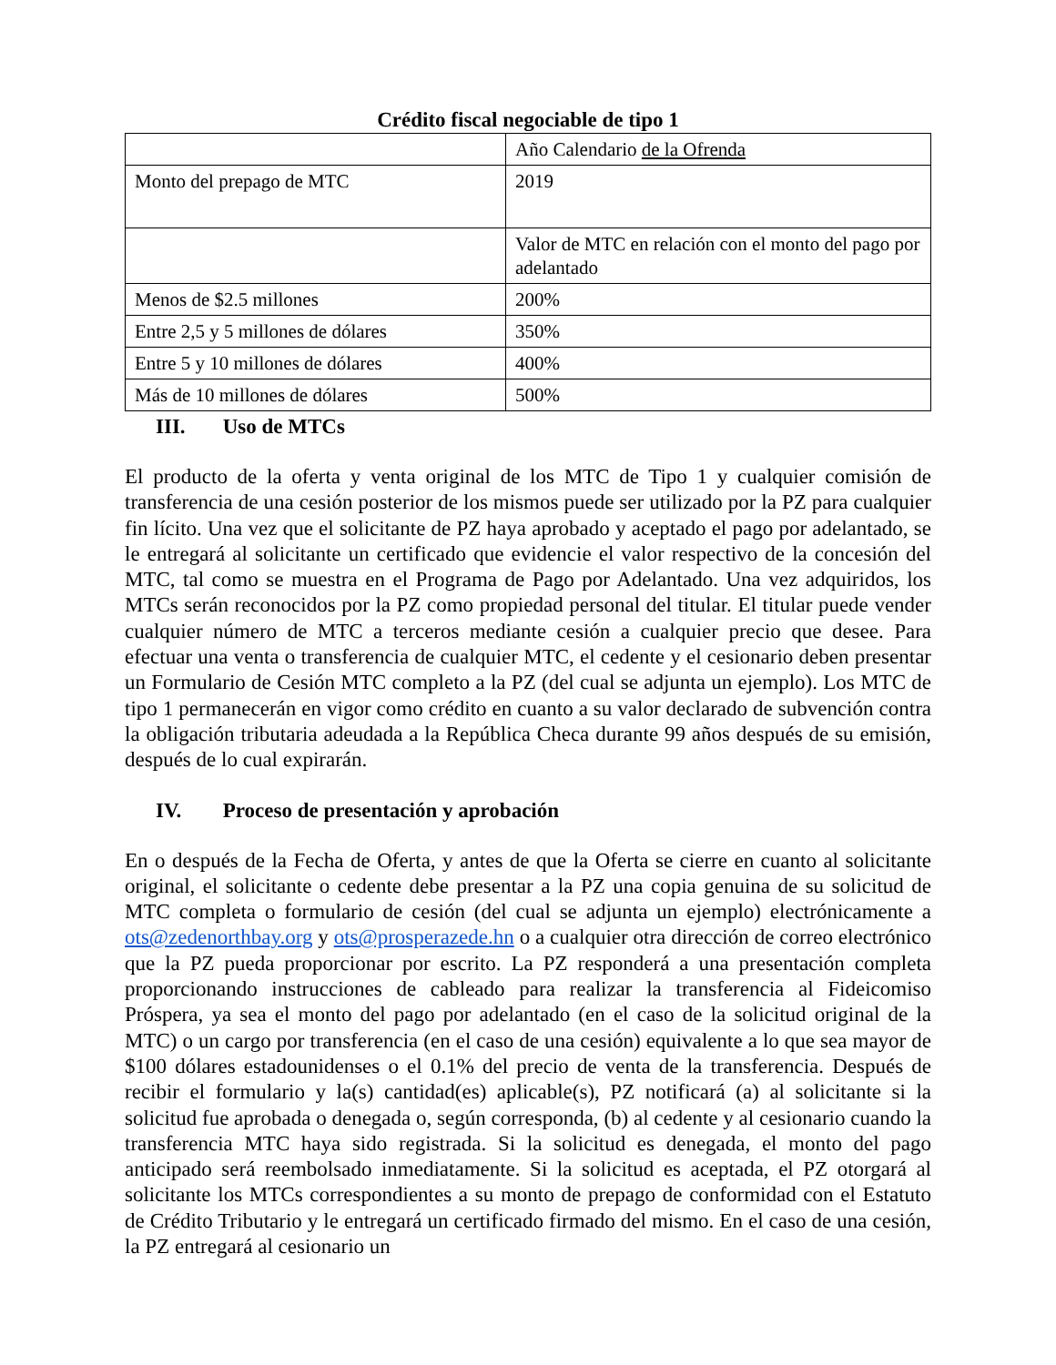Crédito fiscal negociable de tipo 1
| | Año Calendario de la Ofrenda |
| Monto del prepago de MTC | 2019 |
| | Valor de MTC en relación con el monto del pago por adelantado |
| Menos de $2.5 millones | 200% |
| Entre 2,5 y 5 millones de dólares | 350% |
| Entre 5 y 10 millones de dólares | 400% |
| Más de 10 millones de dólares | 500% |
III. Uso de MTCs
El producto de la oferta y venta original de los MTC de Tipo 1 y cualquier comisión de transferencia de una cesión posterior de los mismos puede ser utilizado por la PZ para cualquier fin lícito. Una vez que el solicitante de PZ haya aprobado y aceptado el pago por adelantado, se le entregará al solicitante un certificado que evidencie el valor respectivo de la concesión del MTC, tal como se muestra en el Programa de Pago por Adelantado. Una vez adquiridos, los MTCs serán reconocidos por la PZ como propiedad personal del titular. El titular puede vender cualquier número de MTC a terceros mediante cesión a cualquier precio que desee. Para efectuar una venta o transferencia de cualquier MTC, el cedente y el cesionario deben presentar un Formulario de Cesión MTC completo a la PZ (del cual se adjunta un ejemplo). Los MTC de tipo 1 permanecerán en vigor como crédito en cuanto a su valor declarado de subvención contra la obligación tributaria adeudada a la República Checa durante 99 años después de su emisión, después de lo cual expirarán.
IV. Proceso de presentación y aprobación
En o después de la Fecha de Oferta, y antes de que la Oferta se cierre en cuanto al solicitante original, el solicitante o cedente debe presentar a la PZ una copia genuina de su solicitud de MTC completa o formulario de cesión (del cual se adjunta un ejemplo) electrónicamente a ots@zedenorthbay.org y ots@prosperazede.hn o a cualquier otra dirección de correo electrónico que la PZ pueda proporcionar por escrito. La PZ responderá a una presentación completa proporcionando instrucciones de cableado para realizar la transferencia al Fideicomiso Próspera, ya sea el monto del pago por adelantado (en el caso de la solicitud original de la MTC) o un cargo por transferencia (en el caso de una cesión) equivalente a lo que sea mayor de $100 dólares estadounidenses o el 0.1% del precio de venta de la transferencia. Después de recibir el formulario y la(s) cantidad(es) aplicable(s), PZ notificará (a) al solicitante si la solicitud fue aprobada o denegada o, según corresponda, (b) al cedente y al cesionario cuando la transferencia MTC haya sido registrada. Si la solicitud es denegada, el monto del pago anticipado será reembolsado inmediatamente. Si la solicitud es aceptada, el PZ otorgará al solicitante los MTCs correspondientes a su monto de prepago de conformidad con el Estatuto de Crédito Tributario y le entregará un certificado firmado del mismo. En el caso de una cesión, la PZ entregará al cesionario un